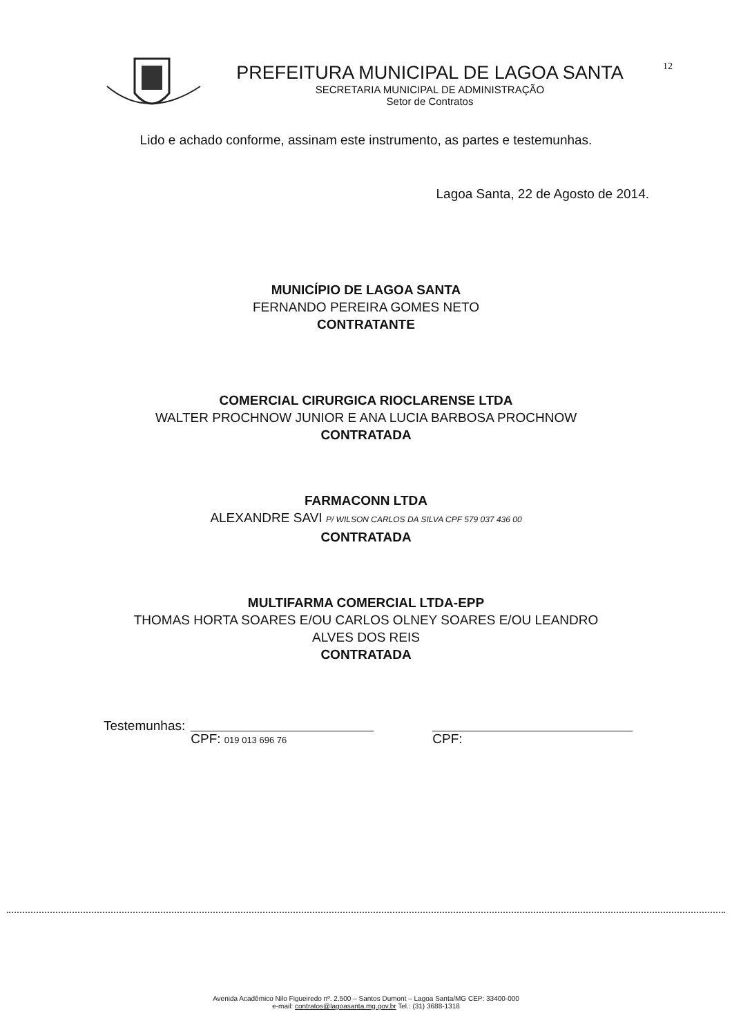12
PREFEITURA MUNICIPAL DE LAGOA SANTA
SECRETARIA MUNICIPAL DE ADMINISTRAÇÃO
Setor de Contratos
Lido e achado conforme, assinam este instrumento, as partes e testemunhas.
Lagoa Santa, 22 de Agosto de 2014.
MUNICÍPIO DE LAGOA SANTA
FERNANDO PEREIRA GOMES NETO
CONTRATANTE
COMERCIAL CIRURGICA RIOCLARENSE LTDA
WALTER PROCHNOW JUNIOR E ANA LUCIA BARBOSA PROCHNOW
CONTRATADA
FARMACONN LTDA
ALEXANDRE SAVI P/ WILSON CARLOS DA SILVA CPF 579 037 436 00
CONTRATADA
MULTIFARMA COMERCIAL LTDA-EPP
THOMAS HORTA SOARES E/OU CARLOS OLNEY SOARES E/OU LEANDRO
ALVES DOS REIS
CONTRATADA
Testemunhas:
CPF: 019 013 696 76
CPF:
Avenida Acadêmico Nilo Figueiredo nº. 2.500 – Santos Dumont – Lagoa Santa/MG CEP: 33400-000
e-mail: contratos@lagoasanta.mg.gov.br Tel.: (31) 3688-1318